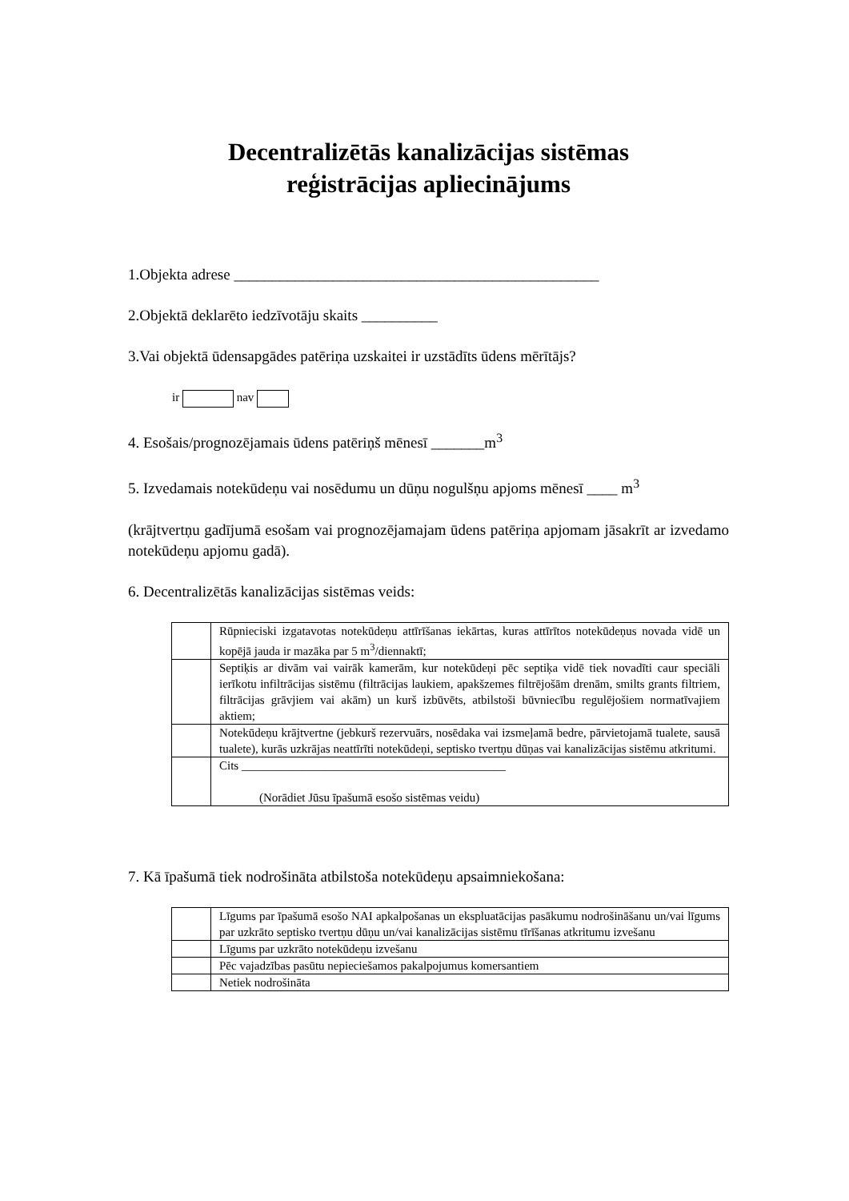Decentralizētās kanalizācijas sistēmas
reģistrācijas apliecinājums
1.Objekta adrese ________________________________________________
2.Objektā deklarēto iedzīvotāju skaits __________
3.Vai objektā ūdensapgādes patēriņa uzskaitei ir uzstādīts ūdens mērītājs?
ir nav
4. Esošais/prognozējamais ūdens patēriņš mēnesī _______m<sup>3</sup>
5. Izvedamais notekūdeņu vai nosēdumu un dūņu nogulšņu apjoms mēnesī ____ m<sup>3</sup>
(krājtvertņu gadījumā esošam vai prognozējamajam ūdens patēriņa apjomam jāsakrīt ar izvedamo notekūdeņu apjomu gadā).
6. Decentralizētās kanalizācijas sistēmas veids:
| | Rūpnieciski izgatavotas notekūdeņu attīrīšanas iekārtas, kuras attīrītos notekūdeņus novada vidē un kopējā jauda ir mazāka par 5 m<sup>3</sup>/diennaktī; |
| | Septiķis ar divām vai vairāk kamerām, kur notekūdeņi pēc septiķa vidē tiek novadīti caur speciāli ierīkotu infiltrācijas sistēmu (filtrācijas laukiem, apakšzemes filtrējošām drenām, smilts grants filtriem, filtrācijas grāvjiem vai akām) un kurš izbūvēts, atbilstoši būvniecību regulējošiem normatīvajiem aktiem; |
| | Notekūdeņu krājtvertne (jebkurš rezervuārs, nosēdaka vai izsmeļamā bedre, pārvietojamā tualete, sausā tualete), kurās uzkrājas neattīrīti notekūdeņi, septisko tvertņu dūņas vai kanalizācijas sistēmu atkritumi. |
| | Cits ____________________________________________ (Norādiet Jūsu īpašumā esošo sistēmas veidu) |
7. Kā īpašumā tiek nodrošināta atbilstoša notekūdeņu apsaimniekošana:
| | Līgums par īpašumā esošo NAI apkalpošanas un ekspluatācijas pasākumu nodrošināšanu un/vai līgums par uzkrāto septisko tvertņu dūņu un/vai kanalizācijas sistēmu tīrīšanas atkritumu izvešanu |
| | Līgums par uzkrāto notekūdeņu izvešanu |
| | Pēc vajadzības pasūtu nepieciešamos pakalpojumus komersantiem |
| | Netiek nodrošināta |